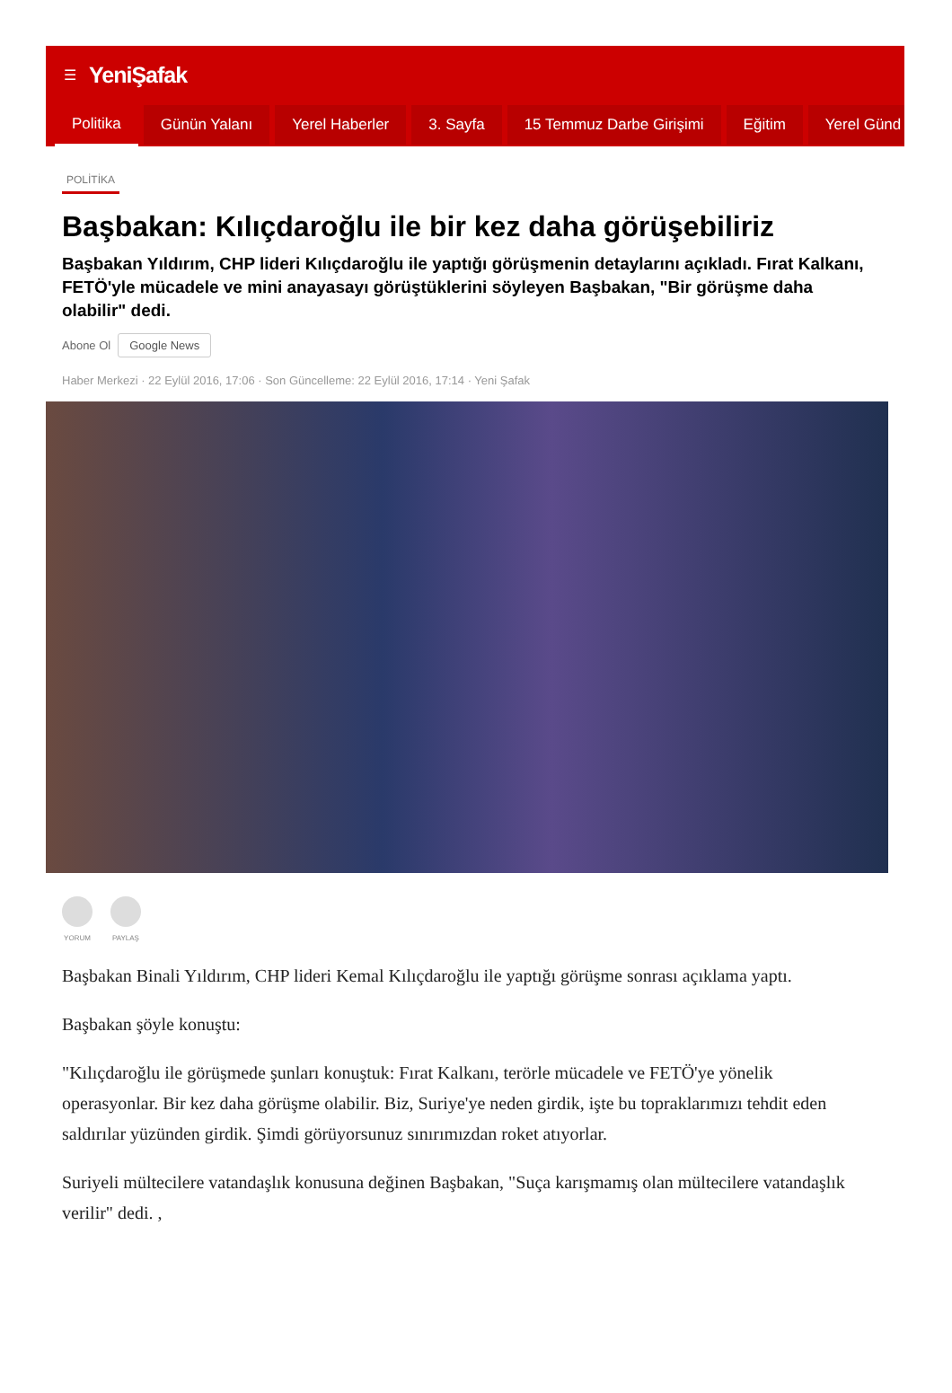☰ YeniŞafak
Politika Günün Yalanı Yerel Haberler 3. Sayfa 15 Temmuz Darbe Girişimi Eğitim Yerel Günd
POLİTİKA
Başbakan: Kılıçdaroğlu ile bir kez daha görüşebiliriz
Başbakan Yıldırım, CHP lideri Kılıçdaroğlu ile yaptığı görüşmenin detaylarını açıkladı. Fırat Kalkanı, FETÖ'yle mücadele ve mini anayasayı görüştüklerini söyleyen Başbakan, "Bir görüşme daha olabilir" dedi.
Abone Ol Google News
Haber Merkezi · 22 Eylül 2016, 17:06 · Son Güncelleme: 22 Eylül 2016, 17:14 · Yeni Şafak
YORUM PAYLAŞ
Başbakan Binali Yıldırım, CHP lideri Kemal Kılıçdaroğlu ile yaptığı görüşme sonrası açıklama yaptı.
Başbakan şöyle konuştu:
"Kılıçdaroğlu ile görüşmede şunları konuştuk: Fırat Kalkanı, terörle mücadele ve FETÖ'ye yönelik operasyonlar. Bir kez daha görüşme olabilir. Biz, Suriye'ye neden girdik, işte bu topraklarımızı tehdit eden saldırılar yüzünden girdik. Şimdi görüyorsunuz sınırımızdan roket atıyorlar.
Suriyeli mültecilere vatandaşlık konusuna değinen Başbakan, "Suça karışmamış olan mültecilere vatandaşlık verilir" dedi. ,